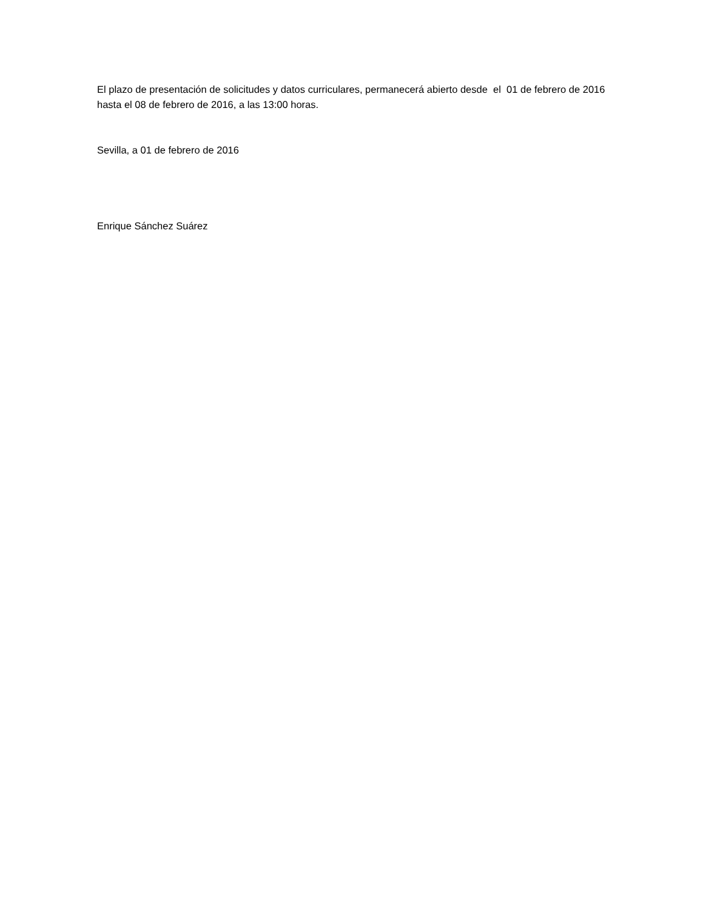El plazo de presentación de solicitudes y datos curriculares, permanecerá abierto desde el 01 de febrero de 2016 hasta el 08 de febrero de 2016, a las 13:00 horas.
Sevilla, a 01 de febrero de 2016
Enrique Sánchez Suárez